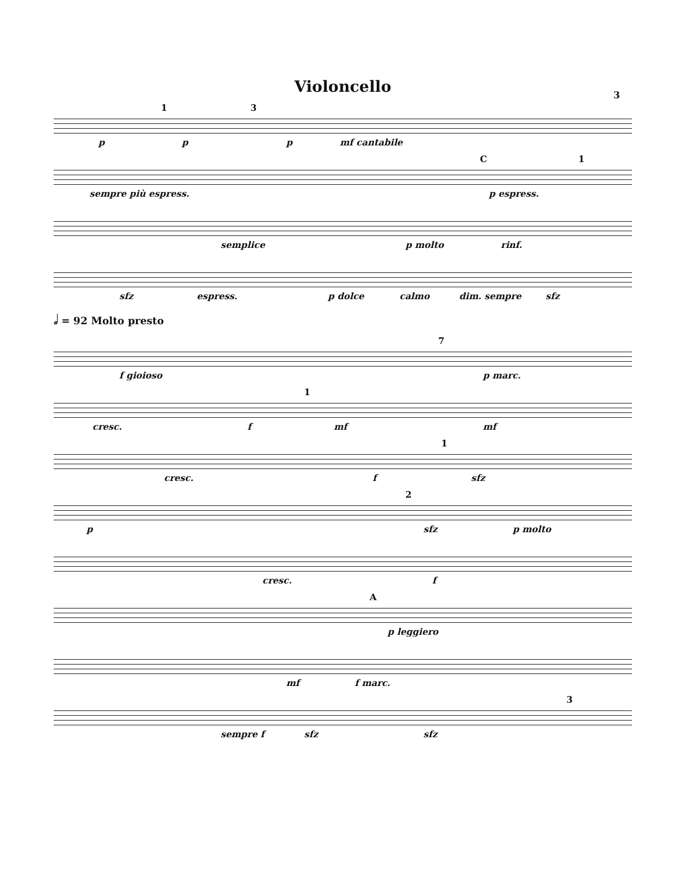Violoncello
3
1 3
p p p mf cantabile
C 1
sempre più espress. p espress.
semplice p molto rinf.
sfz espress. p dolce calmo dim. sempre sfz
𝅗𝅥 = 92 Molto presto
7
f gioioso p marc.
1
cresc. f mf mf
1
cresc. f sfz
2
p sfz p molto
cresc. f
A
p leggiero
mf f marc.
3
sempre f sfz sfz